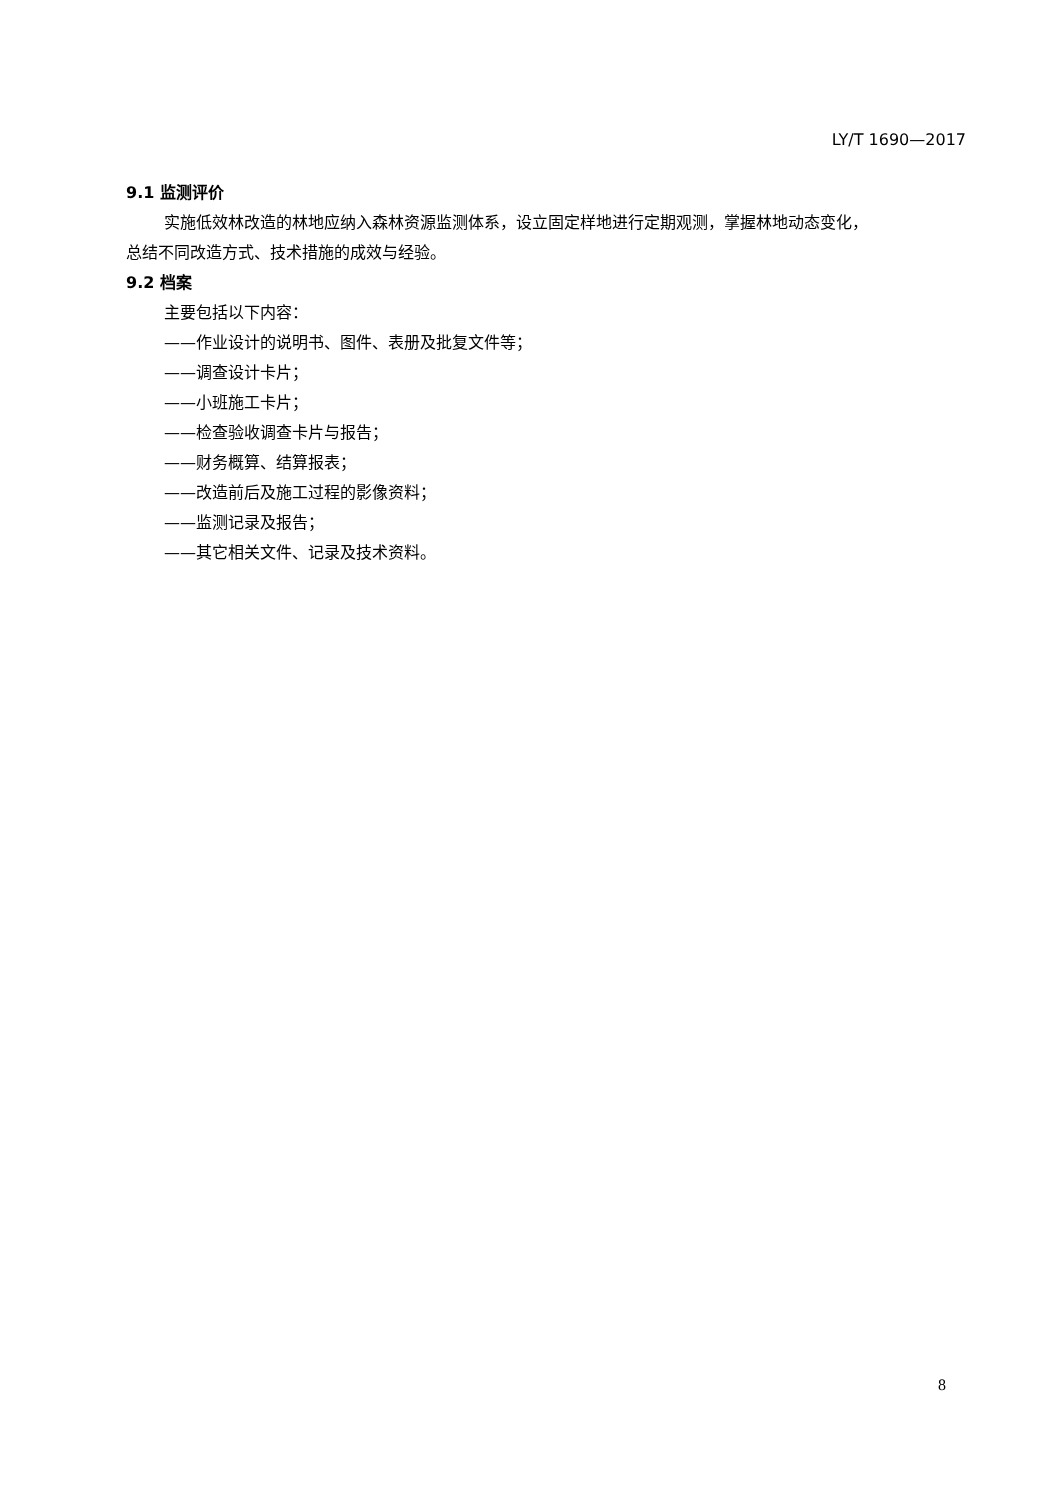LY/T 1690—2017
9.1 监测评价
实施低效林改造的林地应纳入森林资源监测体系，设立固定样地进行定期观测，掌握林地动态变化，
总结不同改造方式、技术措施的成效与经验。
9.2 档案
主要包括以下内容：
——作业设计的说明书、图件、表册及批复文件等；
——调查设计卡片；
——小班施工卡片；
——检查验收调查卡片与报告；
——财务概算、结算报表；
——改造前后及施工过程的影像资料；
——监测记录及报告；
——其它相关文件、记录及技术资料。
8